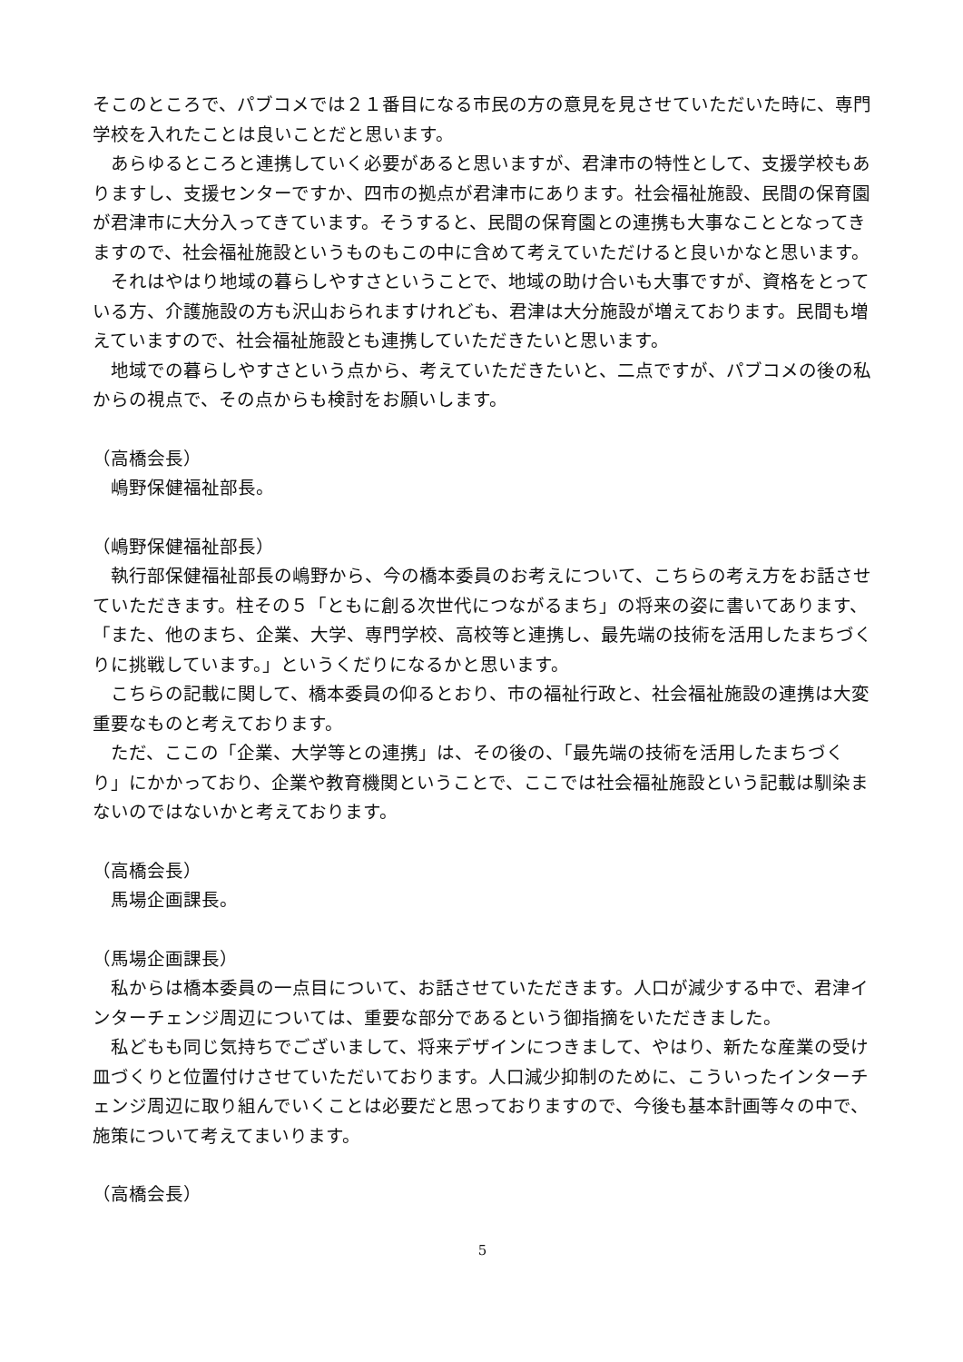そこのところで、パブコメでは２１番目になる市民の方の意見を見させていただいた時に、専門学校を入れたことは良いことだと思います。
　あらゆるところと連携していく必要があると思いますが、君津市の特性として、支援学校もありますし、支援センターですか、四市の拠点が君津市にあります。社会福祉施設、民間の保育園が君津市に大分入ってきています。そうすると、民間の保育園との連携も大事なこととなってきますので、社会福祉施設というものもこの中に含めて考えていただけると良いかなと思います。
　それはやはり地域の暮らしやすさということで、地域の助け合いも大事ですが、資格をとっている方、介護施設の方も沢山おられますけれども、君津は大分施設が増えております。民間も増えていますので、社会福祉施設とも連携していただきたいと思います。
　地域での暮らしやすさという点から、考えていただきたいと、二点ですが、パブコメの後の私からの視点で、その点からも検討をお願いします。
（高橋会長）
　嶋野保健福祉部長。
（嶋野保健福祉部長）
　執行部保健福祉部長の嶋野から、今の橋本委員のお考えについて、こちらの考え方をお話させていただきます。柱その５「ともに創る次世代につながるまち」の将来の姿に書いてあります、「また、他のまち、企業、大学、専門学校、高校等と連携し、最先端の技術を活用したまちづくりに挑戦しています。」というくだりになるかと思います。
　こちらの記載に関して、橋本委員の仰るとおり、市の福祉行政と、社会福祉施設の連携は大変重要なものと考えております。
　ただ、ここの「企業、大学等との連携」は、その後の、「最先端の技術を活用したまちづくり」にかかっており、企業や教育機関ということで、ここでは社会福祉施設という記載は馴染まないのではないかと考えております。
（高橋会長）
　馬場企画課長。
（馬場企画課長）
　私からは橋本委員の一点目について、お話させていただきます。人口が減少する中で、君津インターチェンジ周辺については、重要な部分であるという御指摘をいただきました。
　私どもも同じ気持ちでございまして、将来デザインにつきまして、やはり、新たな産業の受け皿づくりと位置付けさせていただいております。人口減少抑制のために、こういったインターチェンジ周辺に取り組んでいくことは必要だと思っておりますので、今後も基本計画等々の中で、施策について考えてまいります。
（高橋会長）
5